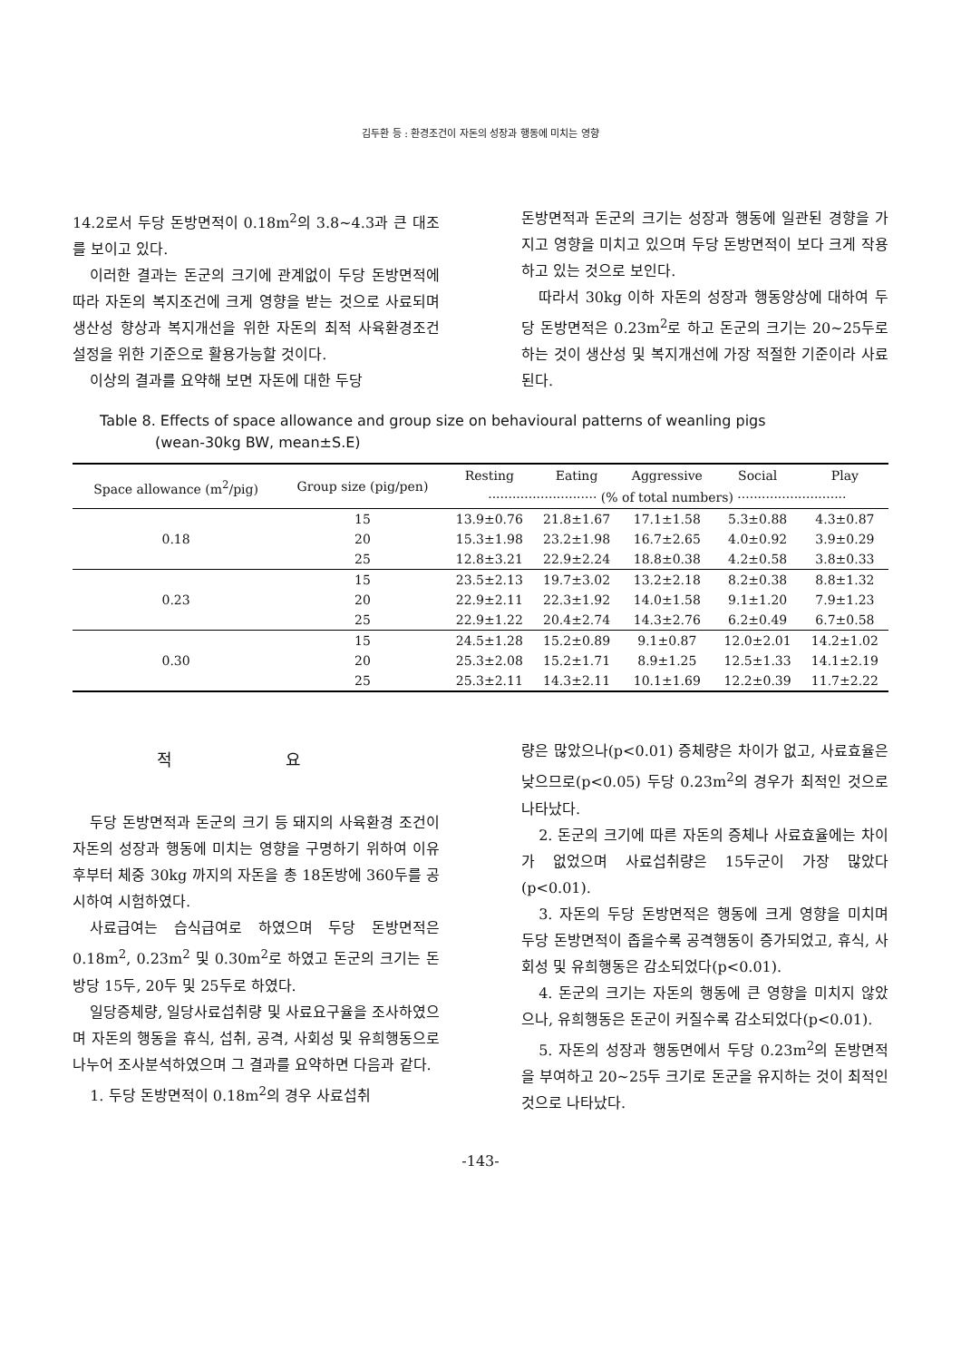김두환 등 : 환경조건이 자돈의 성장과 행동에 미치는 영향
14.2로서 두당 돈방면적이 0.18m<sup>2</sup>의 3.8~4.3과 큰 대조를 보이고 있다.
이러한 결과는 돈군의 크기에 관계없이 두당 돈방면적에 따라 자돈의 복지조건에 크게 영향을 받는 것으로 사료되며 생산성 향상과 복지개선을 위한 자돈의 최적 사육환경조건 설정을 위한 기준으로 활용가능할 것이다.
이상의 결과를 요약해 보면 자돈에 대한 두당
돈방면적과 돈군의 크기는 성장과 행동에 일관된 경향을 가지고 영향을 미치고 있으며 두당 돈방면적이 보다 크게 작용하고 있는 것으로 보인다.
따라서 30kg 이하 자돈의 성장과 행동양상에 대하여 두당 돈방면적은 0.23m<sup>2</sup>로 하고 돈군의 크기는 20~25두로 하는 것이 생산성 및 복지개선에 가장 적절한 기준이라 사료된다.
Table 8. Effects of space allowance and group size on behavioural patterns of weanling pigs
(wean-30kg BW, mean±S.E)
| Space allowance (m<sup>2</sup>/pig) | Group size (pig/pen) | Resting | Eating | Aggressive | Social | Play |
| --- | --- | --- | --- | --- | --- | --- |
| | | ··························· (% of total numbers) ··························· | | | | |
| 0.18 | 15 | 13.9±0.76 | 21.8±1.67 | 17.1±1.58 | 5.3±0.88 | 4.3±0.87 |
| | 20 | 15.3±1.98 | 23.2±1.98 | 16.7±2.65 | 4.0±0.92 | 3.9±0.29 |
| | 25 | 12.8±3.21 | 22.9±2.24 | 18.8±0.38 | 4.2±0.58 | 3.8±0.33 |
| 0.23 | 15 | 23.5±2.13 | 19.7±3.02 | 13.2±2.18 | 8.2±0.38 | 8.8±1.32 |
| | 20 | 22.9±2.11 | 22.3±1.92 | 14.0±1.58 | 9.1±1.20 | 7.9±1.23 |
| | 25 | 22.9±1.22 | 20.4±2.74 | 14.3±2.76 | 6.2±0.49 | 6.7±0.58 |
| 0.30 | 15 | 24.5±1.28 | 15.2±0.89 | 9.1±0.87 | 12.0±2.01 | 14.2±1.02 |
| | 20 | 25.3±2.08 | 15.2±1.71 | 8.9±1.25 | 12.5±1.33 | 14.1±2.19 |
| | 25 | 25.3±2.11 | 14.3±2.11 | 10.1±1.69 | 12.2±0.39 | 11.7±2.22 |
적 요
두당 돈방면적과 돈군의 크기 등 돼지의 사육환경 조건이 자돈의 성장과 행동에 미치는 영향을 구명하기 위하여 이유후부터 체중 30kg 까지의 자돈을 총 18돈방에 360두를 공시하여 시험하였다.
사료급여는 습식급여로 하였으며 두당 돈방면적은 0.18m<sup>2</sup>, 0.23m<sup>2</sup> 및 0.30m<sup>2</sup>로 하였고 돈군의 크기는 돈방당 15두, 20두 및 25두로 하였다.
일당증체량, 일당사료섭취량 및 사료요구율을 조사하였으며 자돈의 행동을 휴식, 섭취, 공격, 사회성 및 유희행동으로 나누어 조사분석하였으며 그 결과를 요약하면 다음과 같다.
1. 두당 돈방면적이 0.18m<sup>2</sup>의 경우 사료섭취
량은 많았으나(p<0.01) 증체량은 차이가 없고, 사료효율은 낮으므로(p<0.05) 두당 0.23m<sup>2</sup>의 경우가 최적인 것으로 나타났다.
2. 돈군의 크기에 따른 자돈의 증체나 사료효율에는 차이가 없었으며 사료섭취량은 15두군이 가장 많았다(p<0.01).
3. 자돈의 두당 돈방면적은 행동에 크게 영향을 미치며 두당 돈방면적이 좁을수록 공격행동이 증가되었고, 휴식, 사회성 및 유희행동은 감소되었다(p<0.01).
4. 돈군의 크기는 자돈의 행동에 큰 영향을 미치지 않았으나, 유희행동은 돈군이 커질수록 감소되었다(p<0.01).
5. 자돈의 성장과 행동면에서 두당 0.23m<sup>2</sup>의 돈방면적을 부여하고 20~25두 크기로 돈군을 유지하는 것이 최적인 것으로 나타났다.
-143-